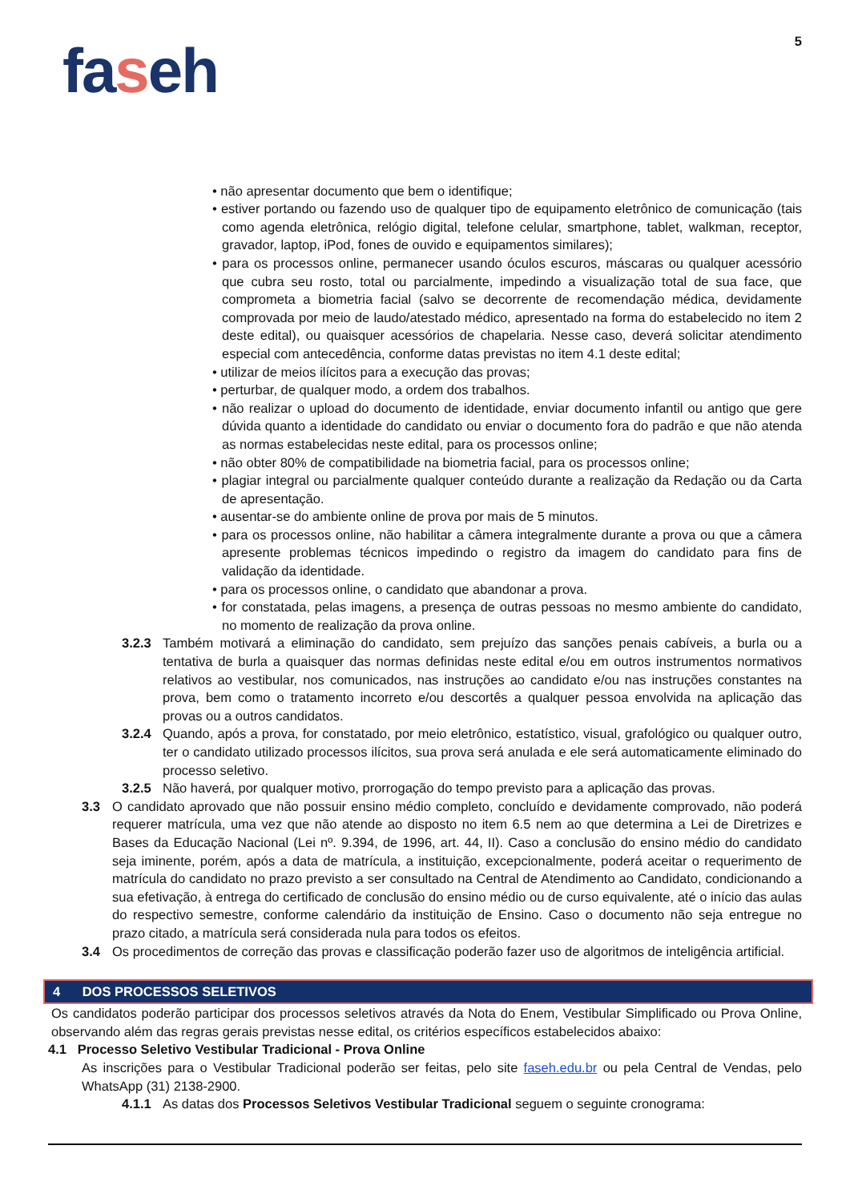5
faseh
• não apresentar documento que bem o identifique;
• estiver portando ou fazendo uso de qualquer tipo de equipamento eletrônico de comunicação (tais como agenda eletrônica, relógio digital, telefone celular, smartphone, tablet, walkman, receptor, gravador, laptop, iPod, fones de ouvido e equipamentos similares);
• para os processos online, permanecer usando óculos escuros, máscaras ou qualquer acessório que cubra seu rosto, total ou parcialmente, impedindo a visualização total de sua face, que comprometa a biometria facial (salvo se decorrente de recomendação médica, devidamente comprovada por meio de laudo/atestado médico, apresentado na forma do estabelecido no item 2 deste edital), ou quaisquer acessórios de chapelaria. Nesse caso, deverá solicitar atendimento especial com antecedência, conforme datas previstas no item 4.1 deste edital;
• utilizar de meios ilícitos para a execução das provas;
• perturbar, de qualquer modo, a ordem dos trabalhos.
• não realizar o upload do documento de identidade, enviar documento infantil ou antigo que gere dúvida quanto a identidade do candidato ou enviar o documento fora do padrão e que não atenda as normas estabelecidas neste edital, para os processos online;
• não obter 80% de compatibilidade na biometria facial, para os processos online;
• plagiar integral ou parcialmente qualquer conteúdo durante a realização da Redação ou da Carta de apresentação.
• ausentar-se do ambiente online de prova por mais de 5 minutos.
• para os processos online, não habilitar a câmera integralmente durante a prova ou que a câmera apresente problemas técnicos impedindo o registro da imagem do candidato para fins de validação da identidade.
• para os processos online, o candidato que abandonar a prova.
• for constatada, pelas imagens, a presença de outras pessoas no mesmo ambiente do candidato, no momento de realização da prova online.
3.2.3 Também motivará a eliminação do candidato, sem prejuízo das sanções penais cabíveis, a burla ou a tentativa de burla a quaisquer das normas definidas neste edital e/ou em outros instrumentos normativos relativos ao vestibular, nos comunicados, nas instruções ao candidato e/ou nas instruções constantes na prova, bem como o tratamento incorreto e/ou descortês a qualquer pessoa envolvida na aplicação das provas ou a outros candidatos.
3.2.4 Quando, após a prova, for constatado, por meio eletrônico, estatístico, visual, grafológico ou qualquer outro, ter o candidato utilizado processos ilícitos, sua prova será anulada e ele será automaticamente eliminado do processo seletivo.
3.2.5 Não haverá, por qualquer motivo, prorrogação do tempo previsto para a aplicação das provas.
3.3 O candidato aprovado que não possuir ensino médio completo, concluído e devidamente comprovado, não poderá requerer matrícula, uma vez que não atende ao disposto no item 6.5 nem ao que determina a Lei de Diretrizes e Bases da Educação Nacional (Lei nº. 9.394, de 1996, art. 44, II). Caso a conclusão do ensino médio do candidato seja iminente, porém, após a data de matrícula, a instituição, excepcionalmente, poderá aceitar o requerimento de matrícula do candidato no prazo previsto a ser consultado na Central de Atendimento ao Candidato, condicionando a sua efetivação, à entrega do certificado de conclusão do ensino médio ou de curso equivalente, até o início das aulas do respectivo semestre, conforme calendário da instituição de Ensino. Caso o documento não seja entregue no prazo citado, a matrícula será considerada nula para todos os efeitos.
3.4 Os procedimentos de correção das provas e classificação poderão fazer uso de algoritmos de inteligência artificial.
4 DOS PROCESSOS SELETIVOS
Os candidatos poderão participar dos processos seletivos através da Nota do Enem, Vestibular Simplificado ou Prova Online, observando além das regras gerais previstas nesse edital, os critérios específicos estabelecidos abaixo:
4.1 Processo Seletivo Vestibular Tradicional - Prova Online
As inscrições para o Vestibular Tradicional poderão ser feitas, pelo site faseh.edu.br ou pela Central de Vendas, pelo WhatsApp (31) 2138-2900.
4.1.1 As datas dos Processos Seletivos Vestibular Tradicional seguem o seguinte cronograma: